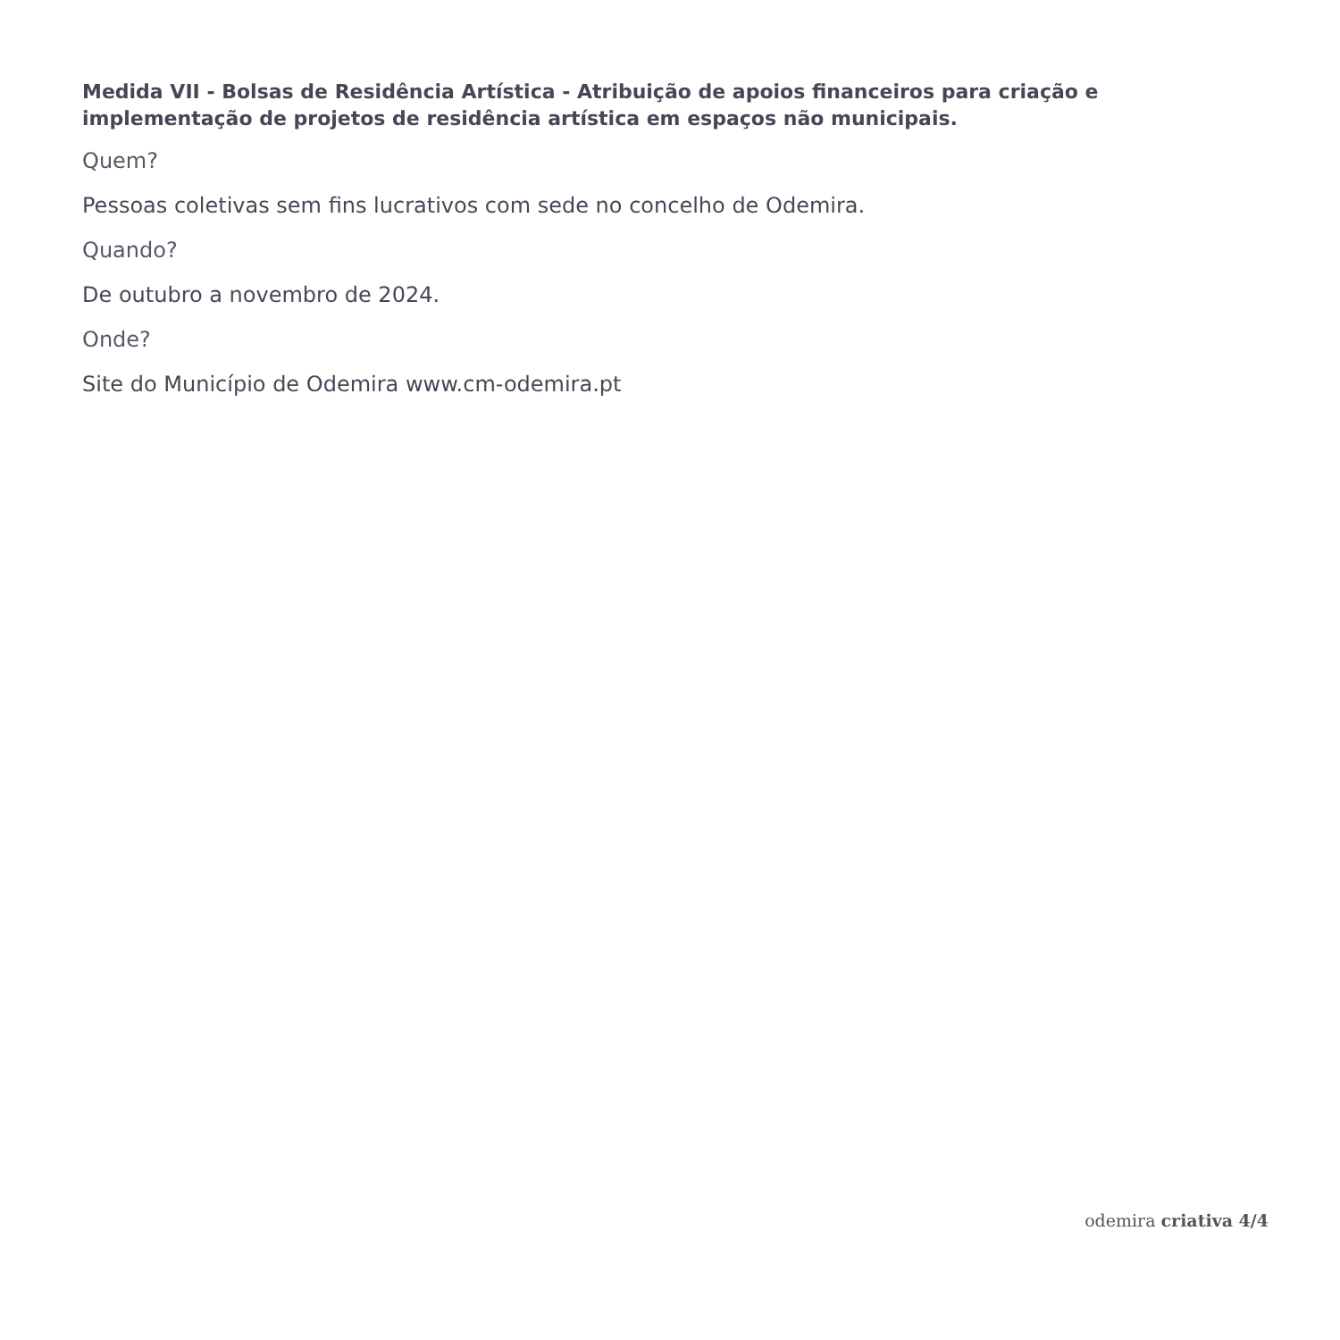Medida VII - Bolsas de Residência Artística - Atribuição de apoios financeiros para criação e implementação de projetos de residência artística em espaços não municipais.
Quem?
Pessoas coletivas sem fins lucrativos com sede no concelho de Odemira.
Quando?
De outubro a novembro de 2024.
Onde?
Site do Município de Odemira www.cm-odemira.pt
odemira criativa 4/4